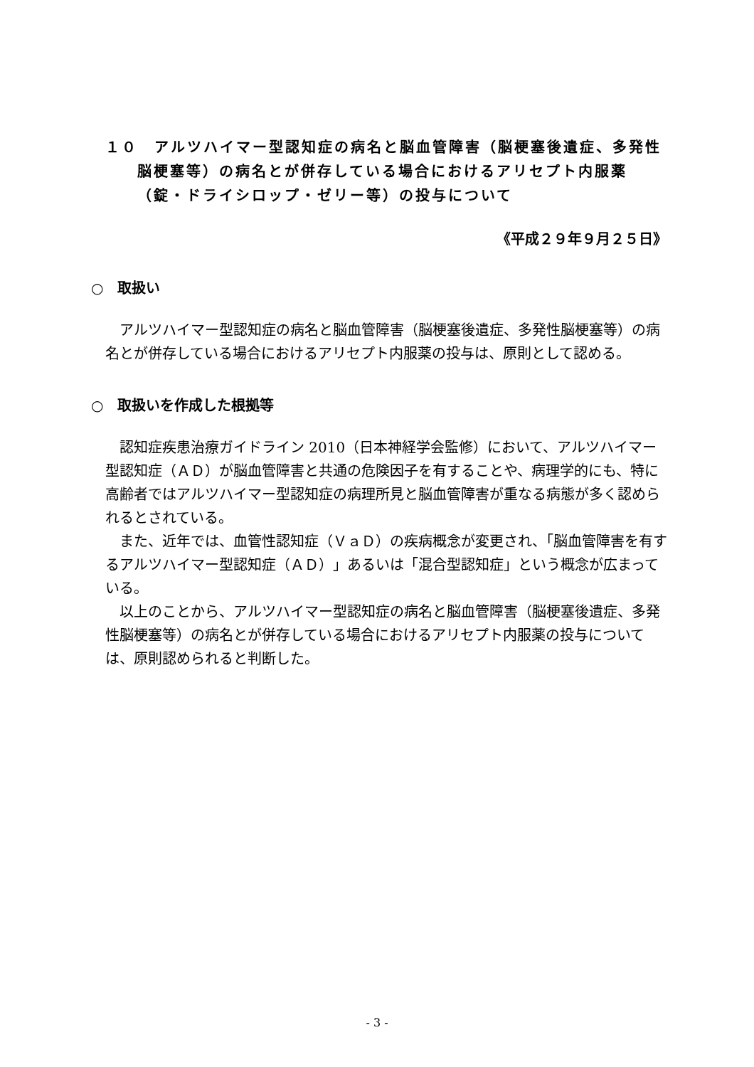１０　アルツハイマー型認知症の病名と脳血管障害（脳梗塞後遺症、多発性
脳梗塞等）の病名とが併存している場合におけるアリセプト内服薬
（錠・ドライシロップ・ゼリー等）の投与について
《平成２９年９月２５日》
○　取扱い
アルツハイマー型認知症の病名と脳血管障害（脳梗塞後遺症、多発性脳梗塞等）の病名とが併存している場合におけるアリセプト内服薬の投与は、原則として認める。
○　取扱いを作成した根拠等
認知症疾患治療ガイドライン 2010（日本神経学会監修）において、アルツハイマー型認知症（ＡＤ）が脳血管障害と共通の危険因子を有することや、病理学的にも、特に高齢者ではアルツハイマー型認知症の病理所見と脳血管障害が重なる病態が多く認められるとされている。
また、近年では、血管性認知症（ＶａＤ）の疾病概念が変更され、「脳血管障害を有するアルツハイマー型認知症（ＡＤ）」あるいは「混合型認知症」という概念が広まっている。
以上のことから、アルツハイマー型認知症の病名と脳血管障害（脳梗塞後遺症、多発性脳梗塞等）の病名とが併存している場合におけるアリセプト内服薬の投与については、原則認められると判断した。
- 3 -